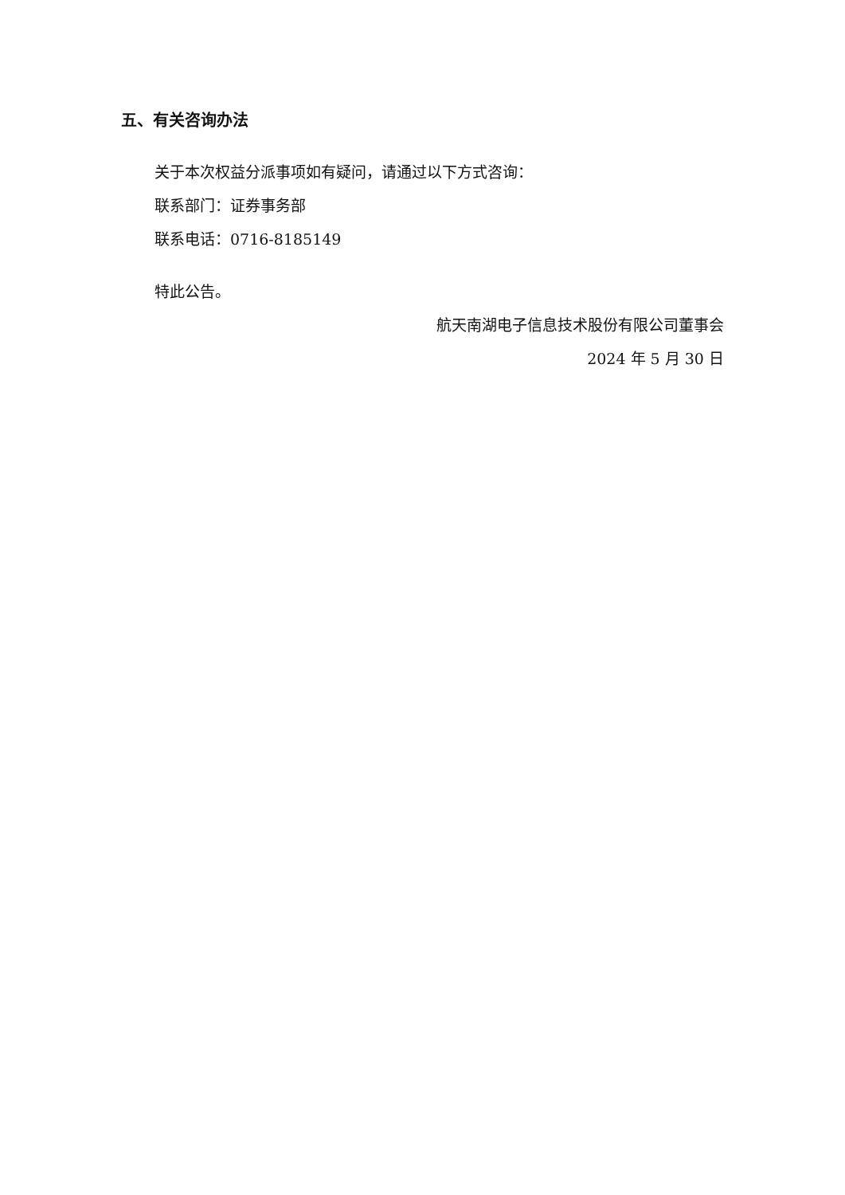五、有关咨询办法
关于本次权益分派事项如有疑问，请通过以下方式咨询：
联系部门：证券事务部
联系电话：0716-8185149
特此公告。
航天南湖电子信息技术股份有限公司董事会
2024 年 5 月 30 日